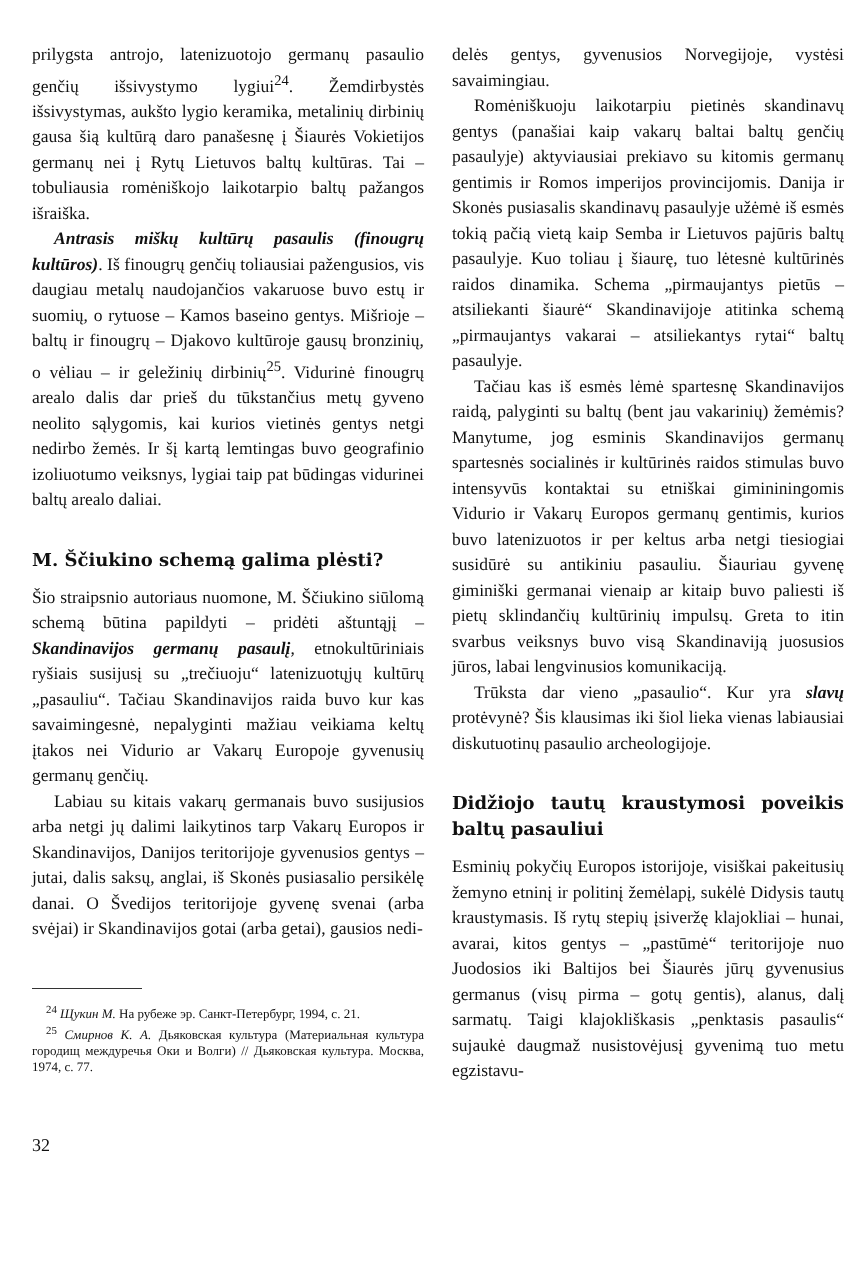prilygsta antrojo, latenizuotojo germanų pasaulio genčių išsivystymo lygiui<sup>24</sup>. Žemdirbystės išsivystymas, aukšto lygio keramika, metalinių dirbinių gausa šią kultūrą daro panašesnę į Šiaurės Vokietijos germanų nei į Rytų Lietuvos baltų kultūras. Tai – tobuliausia romėniškojo laikotarpio baltų pažangos išraiška.
Antrasis miškų kultūrų pasaulis (finougrų kultūros). Iš finougrų genčių toliausiai pažengusios, vis daugiau metalų naudojančios vakaruose buvo estų ir suomių, o rytuose – Kamos baseino gentys. Mišrioje – baltų ir finougrų – Djakovo kultūroje gausų bronzinių, o vėliau – ir geležinių dirbinių<sup>25</sup>. Vidurinė finougrų arealo dalis dar prieš du tūkstančius metų gyveno neolito sąlygomis, kai kurios vietinės gentys netgi nedirbo žemės. Ir šį kartą lemtingas buvo geografinio izoliuotumo veiksnys, lygiai taip pat būdingas vidurinei baltų arealo daliai.
M. Ščiukino schemą galima plėsti?
Šio straipsnio autoriaus nuomone, M. Ščiukino siūlomą schemą būtina papildyti – pridėti aštuntąjį – Skandinavijos germanų pasaulį, etnokultūriniais ryšiais susijusį su „trečiuoju“ latenizuotųjų kultūrų „pasauliu“. Tačiau Skandinavijos raida buvo kur kas savaimingesnė, nepalyginti mažiau veikiama keltų įtakos nei Vidurio ar Vakarų Europoje gyvenusių germanų genčių.
Labiau su kitais vakarų germanais buvo susijusios arba netgi jų dalimi laikytinos tarp Vakarų Europos ir Skandinavijos, Danijos teritorijoje gyvenusios gentys – jutai, dalis saksų, anglai, iš Skonės pusiasalio persikėlę danai. O Švedijos teritorijoje gyvenę svenai (arba svėjai) ir Skandinavijos gotai (arba getai), gausios nedi-
<sup>24</sup> Щукин М. На рубеже эр. Санкт-Петербург, 1994, с. 21.
<sup>25</sup> Смирнов К. А. Дьяковская культура (Материальная культура городищ междуречья Оки и Волги) // Дьяковская культура. Москва, 1974, с. 77.
32
delės gentys, gyvenusios Norvegijoje, vystėsi savaimingiau.
Romėniškuoju laikotarpiu pietinės skandinavų gentys (panašiai kaip vakarų baltai baltų genčių pasaulyje) aktyviausiai prekiavo su kitomis germanų gentimis ir Romos imperijos provincijomis. Danija ir Skonės pusiasalis skandinavų pasaulyje užėmė iš esmės tokią pačią vietą kaip Semba ir Lietuvos pajūris baltų pasaulyje. Kuo toliau į šiaurę, tuo lėtesnė kultūrinės raidos dinamika. Schema „pirmaujantys pietūs – atsiliekanti šiaurė“ Skandinavijoje atitinka schemą „pirmaujantys vakarai – atsiliekantys rytai“ baltų pasaulyje.
Tačiau kas iš esmės lėmė spartesnę Skandinavijos raidą, palyginti su baltų (bent jau vakarinių) žemėmis? Manytume, jog esminis Skandinavijos germanų spartesnės socialinės ir kultūrinės raidos stimulas buvo intensyvūs kontaktai su etniškai gimininingomis Vidurio ir Vakarų Europos germanų gentimis, kurios buvo latenizuotos ir per keltus arba netgi tiesiogiai susidūrė su antikiniu pasauliu. Šiauriau gyvenę giminiški germanai vienaip ar kitaip buvo paliesti iš pietų sklindančių kultūrinių impulsų. Greta to itin svarbus veiksnys buvo visą Skandinaviją juosusios jūros, labai lengvinusios komunikaciją.
Trūksta dar vieno „pasaulio“. Kur yra slavų protėvynė? Šis klausimas iki šiol lieka vienas labiausiai diskutuotinų pasaulio archeologijoje.
Didžiojo tautų kraustymosi poveikis baltų pasauliui
Esminių pokyčių Europos istorijoje, visiškai pakeitusių žemyno etninį ir politinį žemėlapį, sukėlė Didysis tautų kraustymasis. Iš rytų stepių įsiveržę klajokliai – hunai, avarai, kitos gentys – „pastūmė“ teritorijoje nuo Juodosios iki Baltijos bei Šiaurės jūrų gyvenusius germanus (visų pirma – gotų gentis), alanus, dalį sarmatų. Taigi klajokliškasis „penktasis pasaulis“ sujaukė daugmaž nusistovėjusį gyvenimą tuo metu egzistavu-